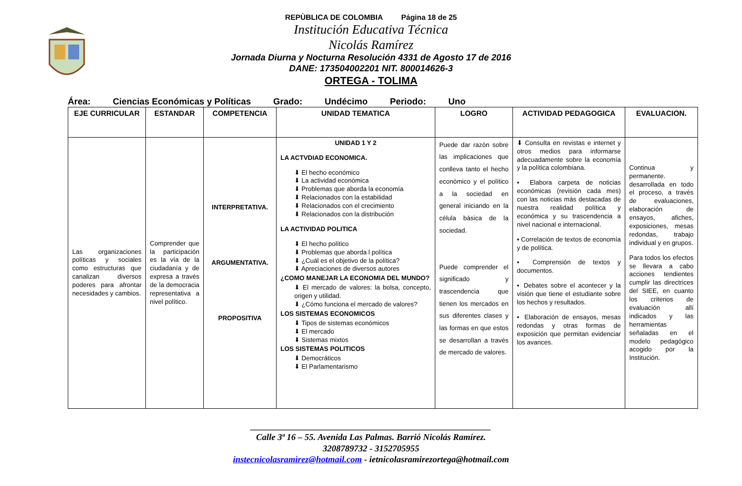REPÙBLICA DE COLOMBIA Página 18 de 25
Institución Educativa Técnica
Nicolás Ramírez
Jornada Diurna y Nocturna Resolución 4331 de Agosto 17 de 2016
DANE: 173504002201 NIT. 800014626-3
ORTEGA - TOLIMA
Área: Ciencias Económicas y Políticas Grado: Undécimo Periodo: Uno
| EJE CURRICULAR | ESTANDAR | COMPETENCIA | UNIDAD TEMATICA | LOGRO | ACTIVIDAD PEDAGOGICA | EVALUACION. |
| --- | --- | --- | --- | --- | --- | --- |
| Las organizaciones políticas y sociales como estructuras que canalizan diversos poderes para afrontar necesidades y cambios. | Comprender que la participación es la vía de la ciudadanía y de expresa a través de la democracia representativa a nivel político. | INTERPRETATIVA. ARGUMENTATIVA. PROPOSITIVA | UNIDAD 1 Y 2 LA ACTVDIAD ECONOMICA. ⬇ El hecho económico ⬇ La actividad económica ⬇ Problemas que aborda la economía ⬇ Relacionados con la estabilidad ⬇ Relacionados con el crecimiento ⬇ Relacionados con la distribución LA ACTIVIDAD POLITICA ⬇ El hecho político ⬇ Problemas que aborda l política ⬇ ¿Cuál es el objetivo de la política? ⬇ Apreciaciones de diversos autores ¿COMO MANEJAR LA ECONOMIA DEL MUNDO? ⬇ El mercado de valores: la bolsa, concepto, origen y utilidad. ⬇ ¿Cómo funciona el mercado de valores? LOS SISTEMAS ECONOMICOS ⬇ Tipos de sistemas económicos ⬇ El mercado ⬇ Sistemas mixtos LOS SISTEMAS POLITICOS ⬇ Democráticos ⬇ El Parlamentarismo | Puede dar razón sobre las implicaciones que conlleva tanto el hecho económico y el político a la sociedad en general iniciando en la célula básica de la sociedad. Puede comprender el significado y trascendencia que tienen los mercados en sus diferentes clases y las formas en que estos se desarrollan a través de mercado de valores. | ⬇ Consulta en revistas e internet y otros medios para informarse adecuadamente sobre la economía y la política colombiana. ▪ Elabora carpeta de noticias económicas (revisión cada mes) con las noticias más destacadas de nuestra realidad política y económica y su trascendencia a nivel nacional e internacional. ▪ Correlación de textos de economía y de política. ▪ Comprensión de textos y documentos. ▪ Debates sobre el acontecer y la visión que tiene el estudiante sobre los hechos y resultados. ▪ Elaboración de ensayos, mesas redondas y otras formas de exposición que permitan evidenciar los avances. | Continua y permanente. desarrollada en todo el proceso, a través de evaluaciones, elaboración de ensayos, afiches, exposiciones, mesas redondas, trabajo individual y en grupos. Para todos los efectos se llevara a cabo acciones tendientes cumplir las directrices del SIEE, en cuanto los criterios de evaluación allí indicados y las herramientas señaladas en el modelo pedagógico acogido por la Institución. |
______________________________________________________
Calle 3ª 16 – 55. Avenida Las Palmas. Barrió Nicolás Ramírez.
3208789732 - 3152705955
instecnicolasramìrez@hotmail.com - ietnicolasramirezortega@hotmail.com